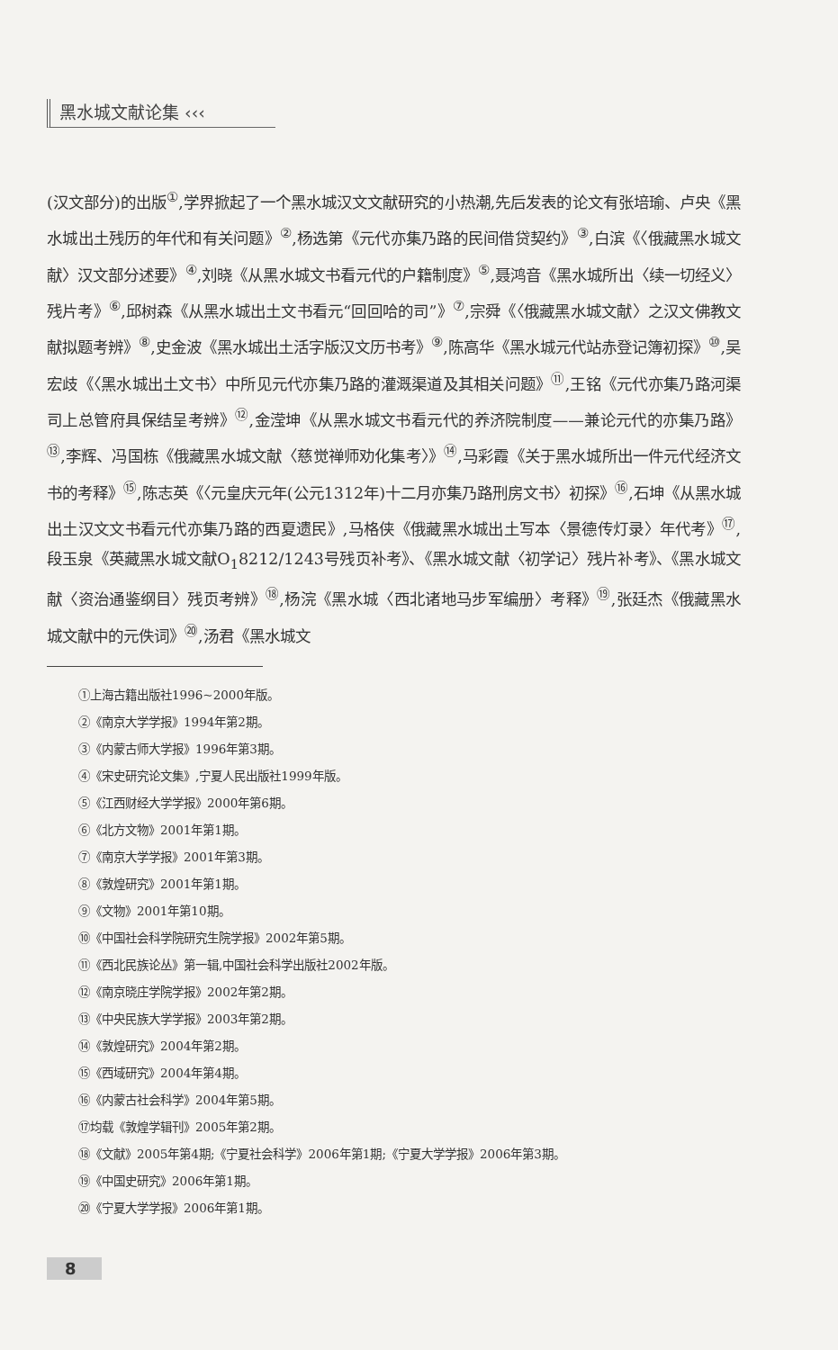黑水城文献论集 ‹‹‹
(汉文部分)的出版<sup>①</sup>,学界掀起了一个黑水城汉文文献研究的小热潮,先后发表的论文有张培瑜、卢央《黑水城出土残历的年代和有关问题》<sup>②</sup>,杨选第《元代亦集乃路的民间借贷契约》<sup>③</sup>,白滨《〈俄藏黑水城文献〉汉文部分述要》<sup>④</sup>,刘晓《从黑水城文书看元代的户籍制度》<sup>⑤</sup>,聂鸿音《黑水城所出〈续一切经义〉残片考》<sup>⑥</sup>,邱树森《从黑水城出土文书看元“回回哈的司”》<sup>⑦</sup>,宗舜《〈俄藏黑水城文献〉之汉文佛教文献拟题考辨》<sup>⑧</sup>,史金波《黑水城出土活字版汉文历书考》<sup>⑨</sup>,陈高华《黑水城元代站赤登记簿初探》<sup>⑩</sup>,吴宏歧《〈黑水城出土文书〉中所见元代亦集乃路的灌溉渠道及其相关问题》<sup>⑪</sup>,王铭《元代亦集乃路河渠司上总管府具保结呈考辨》<sup>⑫</sup>,金滢坤《从黑水城文书看元代的养济院制度——兼论元代的亦集乃路》<sup>⑬</sup>,李辉、冯国栋《俄藏黑水城文献〈慈觉禅师劝化集考〉》<sup>⑭</sup>,马彩霞《关于黑水城所出一件元代经济文书的考释》<sup>⑮</sup>,陈志英《〈元皇庆元年(公元1312年)十二月亦集乃路刑房文书〉初探》<sup>⑯</sup>,石坤《从黑水城出土汉文文书看元代亦集乃路的西夏遗民》,马格侠《俄藏黑水城出土写本〈景德传灯录〉年代考》<sup>⑰</sup>,段玉泉《英藏黑水城文献O<sub>1</sub>8212/1243号残页补考》、《黑水城文献〈初学记〉残片补考》、《黑水城文献〈资治通鉴纲目〉残页考辨》<sup>⑱</sup>,杨浣《黑水城〈西北诸地马步军编册〉考释》<sup>⑲</sup>,张廷杰《俄藏黑水城文献中的元佚词》<sup>⑳</sup>,汤君《黑水城文
①上海古籍出版社1996~2000年版。
②《南京大学学报》1994年第2期。
③《内蒙古师大学报》1996年第3期。
④《宋史研究论文集》,宁夏人民出版社1999年版。
⑤《江西财经大学学报》2000年第6期。
⑥《北方文物》2001年第1期。
⑦《南京大学学报》2001年第3期。
⑧《敦煌研究》2001年第1期。
⑨《文物》2001年第10期。
⑩《中国社会科学院研究生院学报》2002年第5期。
⑪《西北民族论丛》第一辑,中国社会科学出版社2002年版。
⑫《南京晓庄学院学报》2002年第2期。
⑬《中央民族大学学报》2003年第2期。
⑭《敦煌研究》2004年第2期。
⑮《西域研究》2004年第4期。
⑯《内蒙古社会科学》2004年第5期。
⑰均载《敦煌学辑刊》2005年第2期。
⑱《文献》2005年第4期;《宁夏社会科学》2006年第1期;《宁夏大学学报》2006年第3期。
⑲《中国史研究》2006年第1期。
⑳《宁夏大学学报》2006年第1期。
8